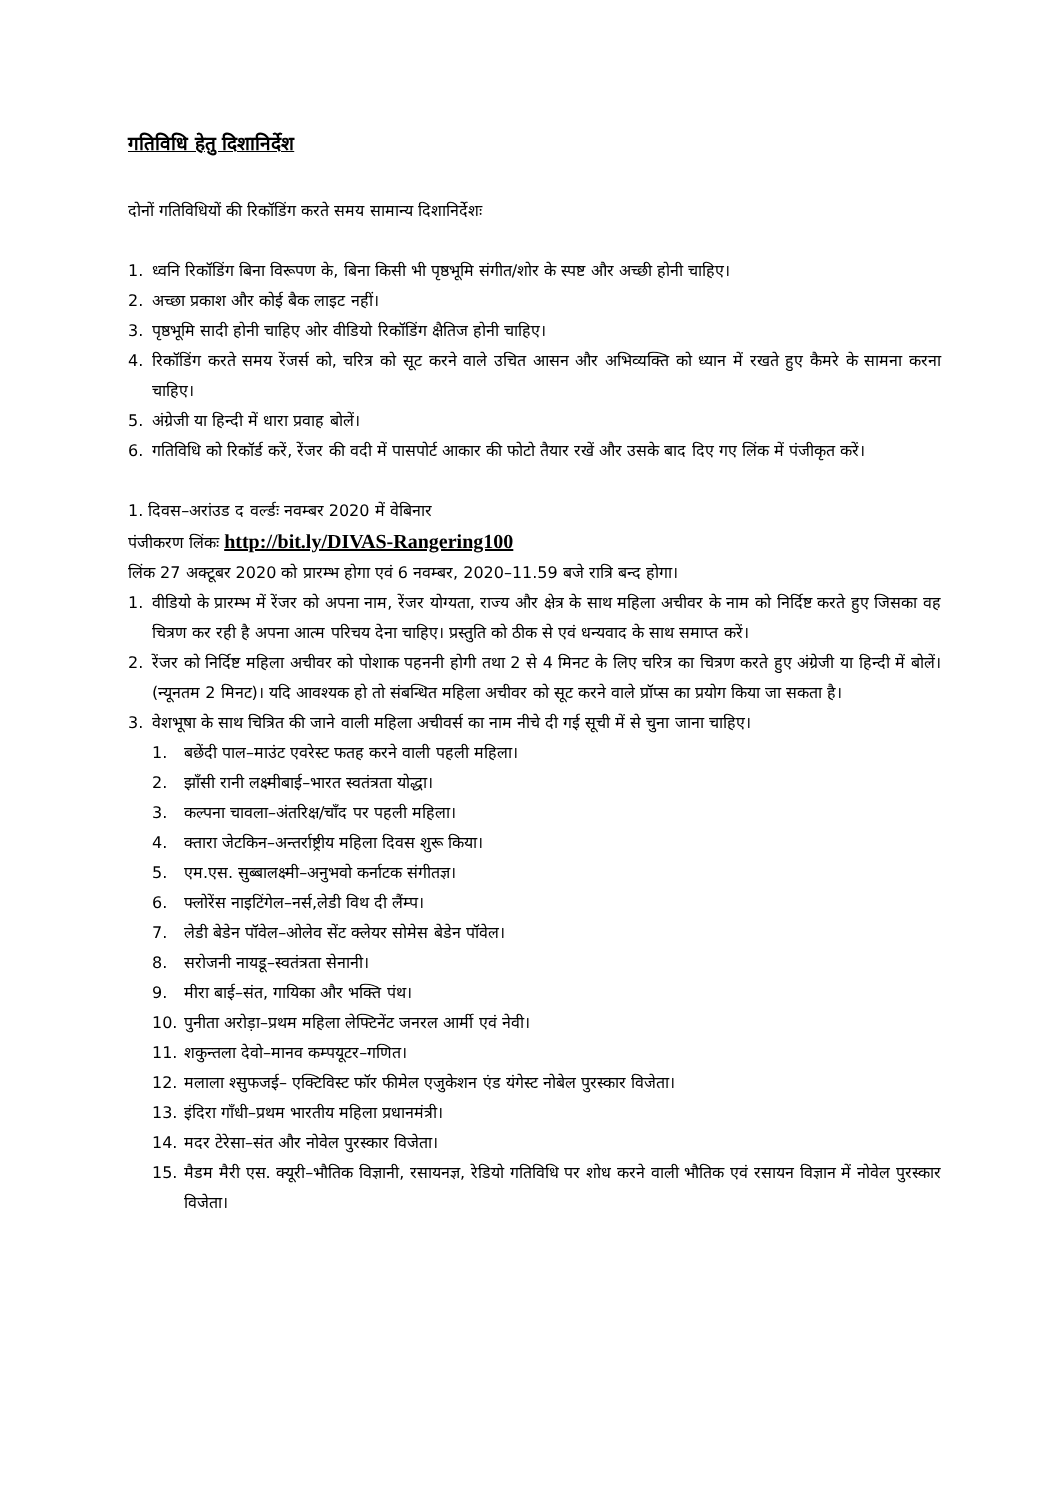गतिविधि हेतु दिशानिर्देश
दोनों गतिविधियों की रिकॉडिंग करते समय सामान्य दिशानिर्देशः
1. ध्वनि रिकॉडिंग बिना विरूपण के, बिना किसी भी पृष्ठभूमि संगीत/शोर के स्पष्ट और अच्छी होनी चाहिए।
2. अच्छा प्रकाश और कोई बैक लाइट नहीं।
3. पृष्ठभूमि सादी होनी चाहिए ओर वीडियो रिकॉडिंग क्षैतिज होनी चाहिए।
4. रिकॉडिंग करते समय रेंजर्स को, चरित्र को सूट करने वाले उचित आसन और अभिव्यक्ति को ध्यान में रखते हुए कैमरे के सामना करना चाहिए।
5. अंग्रेजी या हिन्दी में धारा प्रवाह बोलें।
6. गतिविधि को रिकॉर्ड करें, रेंजर की वदी में पासपोर्ट आकार की फोटो तैयार रखें और उसके बाद दिए गए लिंक में पंजीकृत करें।
1. दिवस–अरांउड द वर्ल्डः नवम्बर 2020 में वेबिनार
पंजीकरण लिंकः http://bit.ly/DIVAS-Rangering100
लिंक 27 अक्टूबर 2020 को प्रारम्भ होगा एवं 6 नवम्बर, 2020–11.59 बजे रात्रि बन्द होगा।
1. वीडियो के प्रारम्भ में रेंजर को अपना नाम, रेंजर योग्यता, राज्य और क्षेत्र के साथ महिला अचीवर के नाम को निर्दिष्ट करते हुए जिसका वह चित्रण कर रही है अपना आत्म परिचय देना चाहिए। प्रस्तुति को ठीक से एवं धन्यवाद के साथ समाप्त करें।
2. रेंजर को निर्दिष्ट महिला अचीवर को पोशाक पहननी होगी तथा 2 से 4 मिनट के लिए चरित्र का चित्रण करते हुए अंग्रेजी या हिन्दी में बोलें। (न्यूनतम 2 मिनट)। यदि आवश्यक हो तो संबन्धित महिला अचीवर को सूट करने वाले प्रॉप्स का प्रयोग किया जा सकता है।
3. वेशभूषा के साथ चित्रित की जाने वाली महिला अचीवर्स का नाम नीचे दी गई सूची में से चुना जाना चाहिए।
1. बछेंदी पाल–माउंट एवरेस्ट फतह करने वाली पहली महिला।
2. झाँसी रानी लक्ष्मीबाई–भारत स्वतंत्रता योद्धा।
3. कल्पना चावला–अंतरिक्ष/चाँद पर पहली महिला।
4. क्तारा जेटकिन–अन्तर्राष्ट्रीय महिला दिवस शुरू किया।
5. एम.एस. सुब्बालक्ष्मी–अनुभवो कर्नाटक संगीतज्ञ।
6. फ्लोरेंस नाइटिंगेल–नर्स,लेडी विथ दी लैंम्प।
7. लेडी बेडेन पॉवेल–ओलेव सेंट क्लेयर सोमेस बेडेन पॉवेल।
8. सरोजनी नायडू–स्वतंत्रता सेनानी।
9. मीरा बाई–संत, गायिका और भक्ति पंथ।
10. पुनीता अरोड़ा–प्रथम महिला लेफ्टिनेंट जनरल आर्मी एवं नेवी।
11. शकुन्तला देवो–मानव कम्पयूटर–गणित।
12. मलाला श्सुफजई– एक्टिविस्ट फॉर फीमेल एजुकेशन एंड यंगेस्ट नोबेल पुरस्कार विजेता।
13. इंदिरा गाँधी–प्रथम भारतीय महिला प्रधानमंत्री।
14. मदर टेरेसा–संत और नोवेल पुरस्कार विजेता।
15. मैडम मैरी एस. क्यूरी–भौतिक विज्ञानी, रसायनज्ञ, रेडियो गतिविधि पर शोध करने वाली भौतिक एवं रसायन विज्ञान में नोवेल पुरस्कार विजेता।